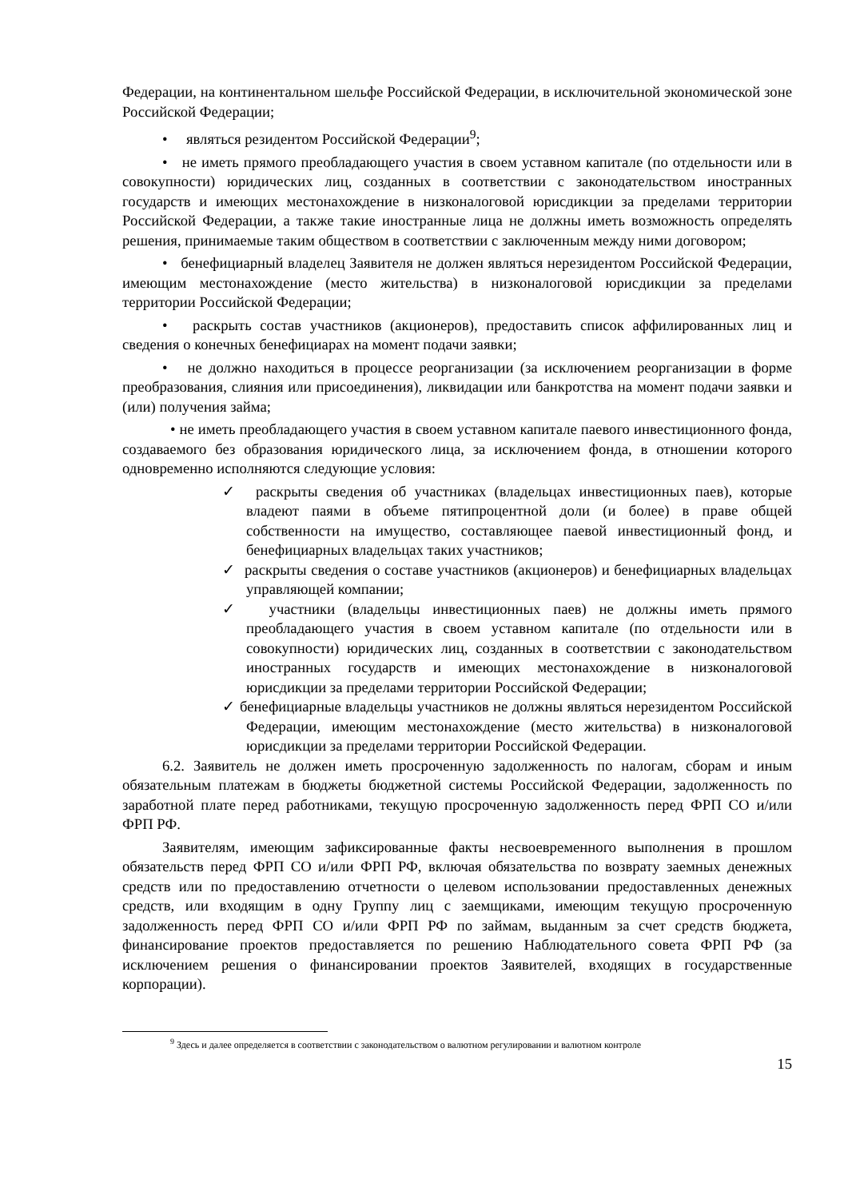Федерации, на континентальном шельфе Российской Федерации, в исключительной экономической зоне Российской Федерации;
• являться резидентом Российской Федерации<sup>9</sup>;
• не иметь прямого преобладающего участия в своем уставном капитале (по отдельности или в совокупности) юридических лиц, созданных в соответствии с законодательством иностранных государств и имеющих местонахождение в низконалоговой юрисдикции за пределами территории Российской Федерации, а также такие иностранные лица не должны иметь возможность определять решения, принимаемые таким обществом в соответствии с заключенным между ними договором;
• бенефициарный владелец Заявителя не должен являться нерезидентом Российской Федерации, имеющим местонахождение (место жительства) в низконалоговой юрисдикции за пределами территории Российской Федерации;
• раскрыть состав участников (акционеров), предоставить список аффилированных лиц и сведения о конечных бенефициарах на момент подачи заявки;
• не должно находиться в процессе реорганизации (за исключением реорганизации в форме преобразования, слияния или присоединения), ликвидации или банкротства на момент подачи заявки и (или) получения займа;
• не иметь преобладающего участия в своем уставном капитале паевого инвестиционного фонда, создаваемого без образования юридического лица, за исключением фонда, в отношении которого одновременно исполняются следующие условия:
✓ раскрыты сведения об участниках (владельцах инвестиционных паев), которые владеют паями в объеме пятипроцентной доли (и более) в праве общей собственности на имущество, составляющее паевой инвестиционный фонд, и бенефициарных владельцах таких участников;
✓ раскрыты сведения о составе участников (акционеров) и бенефициарных владельцах управляющей компании;
✓ участники (владельцы инвестиционных паев) не должны иметь прямого преобладающего участия в своем уставном капитале (по отдельности или в совокупности) юридических лиц, созданных в соответствии с законодательством иностранных государств и имеющих местонахождение в низконалоговой юрисдикции за пределами территории Российской Федерации;
✓ бенефициарные владельцы участников не должны являться нерезидентом Российской Федерации, имеющим местонахождение (место жительства) в низконалоговой юрисдикции за пределами территории Российской Федерации.
6.2. Заявитель не должен иметь просроченную задолженность по налогам, сборам и иным обязательным платежам в бюджеты бюджетной системы Российской Федерации, задолженность по заработной плате перед работниками, текущую просроченную задолженность перед ФРП СО и/или ФРП РФ.
Заявителям, имеющим зафиксированные факты несвоевременного выполнения в прошлом обязательств перед ФРП СО и/или ФРП РФ, включая обязательства по возврату заемных денежных средств или по предоставлению отчетности о целевом использовании предоставленных денежных средств, или входящим в одну Группу лиц с заемщиками, имеющим текущую просроченную задолженность перед ФРП СО и/или ФРП РФ по займам, выданным за счет средств бюджета, финансирование проектов предоставляется по решению Наблюдательного совета ФРП РФ (за исключением решения о финансировании проектов Заявителей, входящих в государственные корпорации).
<sup>9</sup> Здесь и далее определяется в соответствии с законодательством о валютном регулировании и валютном контроле
15